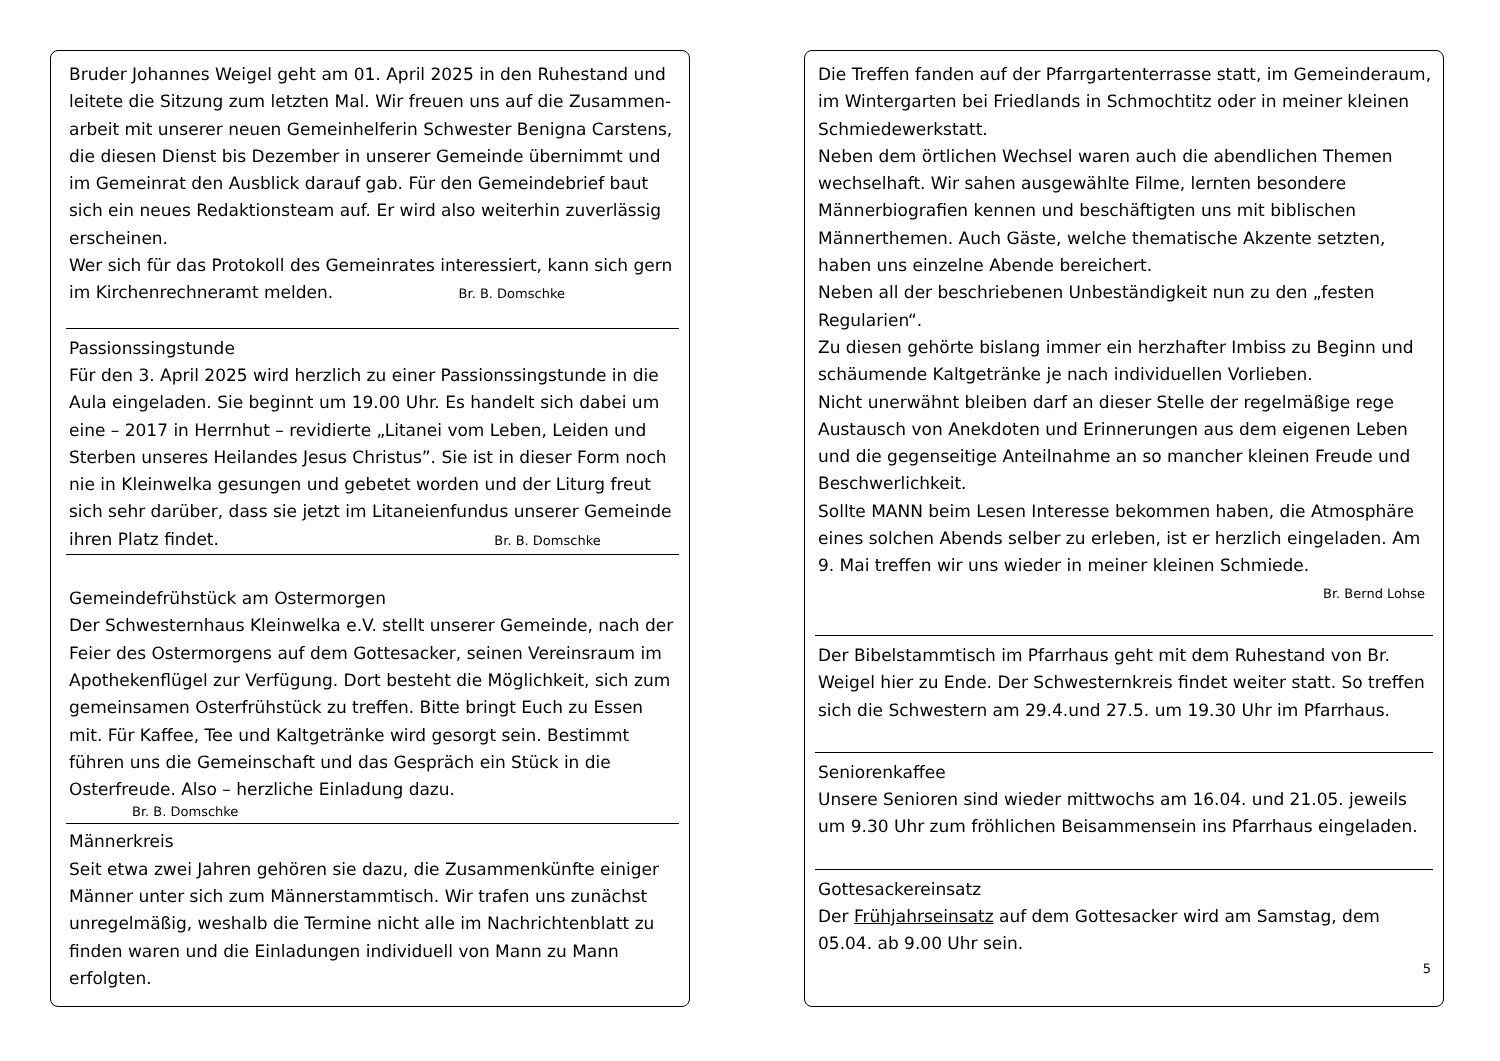Bruder Johannes Weigel geht am 01. April 2025 in den Ruhestand und leitete die Sitzung zum letzten Mal. Wir freuen uns auf die Zusammen-arbeit mit unserer neuen Gemeinhelferin Schwester Benigna Carstens, die diesen Dienst bis Dezember in unserer Gemeinde übernimmt und im Gemeinrat den Ausblick darauf gab. Für den Gemeindebrief baut sich ein neues Redaktionsteam auf. Er wird also weiterhin zuverlässig erscheinen.
Wer sich für das Protokoll des Gemeinrates interessiert, kann sich gern im Kirchenrechneramt melden. Br. B. Domschke
Passionssingstunde
Für den 3. April 2025 wird herzlich zu einer Passionssingstunde in die Aula eingeladen. Sie beginnt um 19.00 Uhr. Es handelt sich dabei um eine – 2017 in Herrnhut – revidierte „Litanei vom Leben, Leiden und Sterben unseres Heilandes Jesus Christus”. Sie ist in dieser Form noch nie in Kleinwelka gesungen und gebetet worden und der Liturg freut sich sehr darüber, dass sie jetzt im Litaneienfundus unserer Gemeinde ihren Platz findet. Br. B. Domschke
Gemeindefrühstück am Ostermorgen
Der Schwesternhaus Kleinwelka e.V. stellt unserer Gemeinde, nach der Feier des Ostermorgens auf dem Gottesacker, seinen Vereinsraum im Apothekenflügel zur Verfügung. Dort besteht die Möglichkeit, sich zum gemeinsamen Osterfrühstück zu treffen. Bitte bringt Euch zu Essen mit. Für Kaffee, Tee und Kaltgetränke wird gesorgt sein. Bestimmt führen uns die Gemeinschaft und das Gespräch ein Stück in die Osterfreude. Also – herzliche Einladung dazu.
Br. B. Domschke
Männerkreis
Seit etwa zwei Jahren gehören sie dazu, die Zusammenkünfte einiger Männer unter sich zum Männerstammtisch. Wir trafen uns zunächst unregelmäßig, weshalb die Termine nicht alle im Nachrichtenblatt zu finden waren und die Einladungen individuell von Mann zu Mann erfolgten.
Die Treffen fanden auf der Pfarrgartenterrasse statt, im Gemeinderaum, im Wintergarten bei Friedlands in Schmochtitz oder in meiner kleinen Schmiedewerkstatt.
Neben dem örtlichen Wechsel waren auch die abendlichen Themen wechselhaft. Wir sahen ausgewählte Filme, lernten besondere Männerbiografien kennen und beschäftigten uns mit biblischen Männerthemen. Auch Gäste, welche thematische Akzente setzten, haben uns einzelne Abende bereichert.
Neben all der beschriebenen Unbeständigkeit nun zu den „festen Regularien“.
Zu diesen gehörte bislang immer ein herzhafter Imbiss zu Beginn und schäumende Kaltgetränke je nach individuellen Vorlieben.
Nicht unerwähnt bleiben darf an dieser Stelle der regelmäßige rege Austausch von Anekdoten und Erinnerungen aus dem eigenen Leben und die gegenseitige Anteilnahme an so mancher kleinen Freude und Beschwerlichkeit.
Sollte MANN beim Lesen Interesse bekommen haben, die Atmosphäre eines solchen Abends selber zu erleben, ist er herzlich eingeladen. Am 9. Mai treffen wir uns wieder in meiner kleinen Schmiede.
Br. Bernd Lohse
Der Bibelstammtisch im Pfarrhaus geht mit dem Ruhestand von Br. Weigel hier zu Ende. Der Schwesternkreis findet weiter statt. So treffen sich die Schwestern am 29.4.und 27.5. um 19.30 Uhr im Pfarrhaus.
Seniorenkaffee
Unsere Senioren sind wieder mittwochs am 16.04. und 21.05. jeweils um 9.30 Uhr zum fröhlichen Beisammensein ins Pfarrhaus eingeladen.
Gottesackereinsatz
Der Frühjahrseinsatz auf dem Gottesacker wird am Samstag, dem 05.04. ab 9.00 Uhr sein.
5